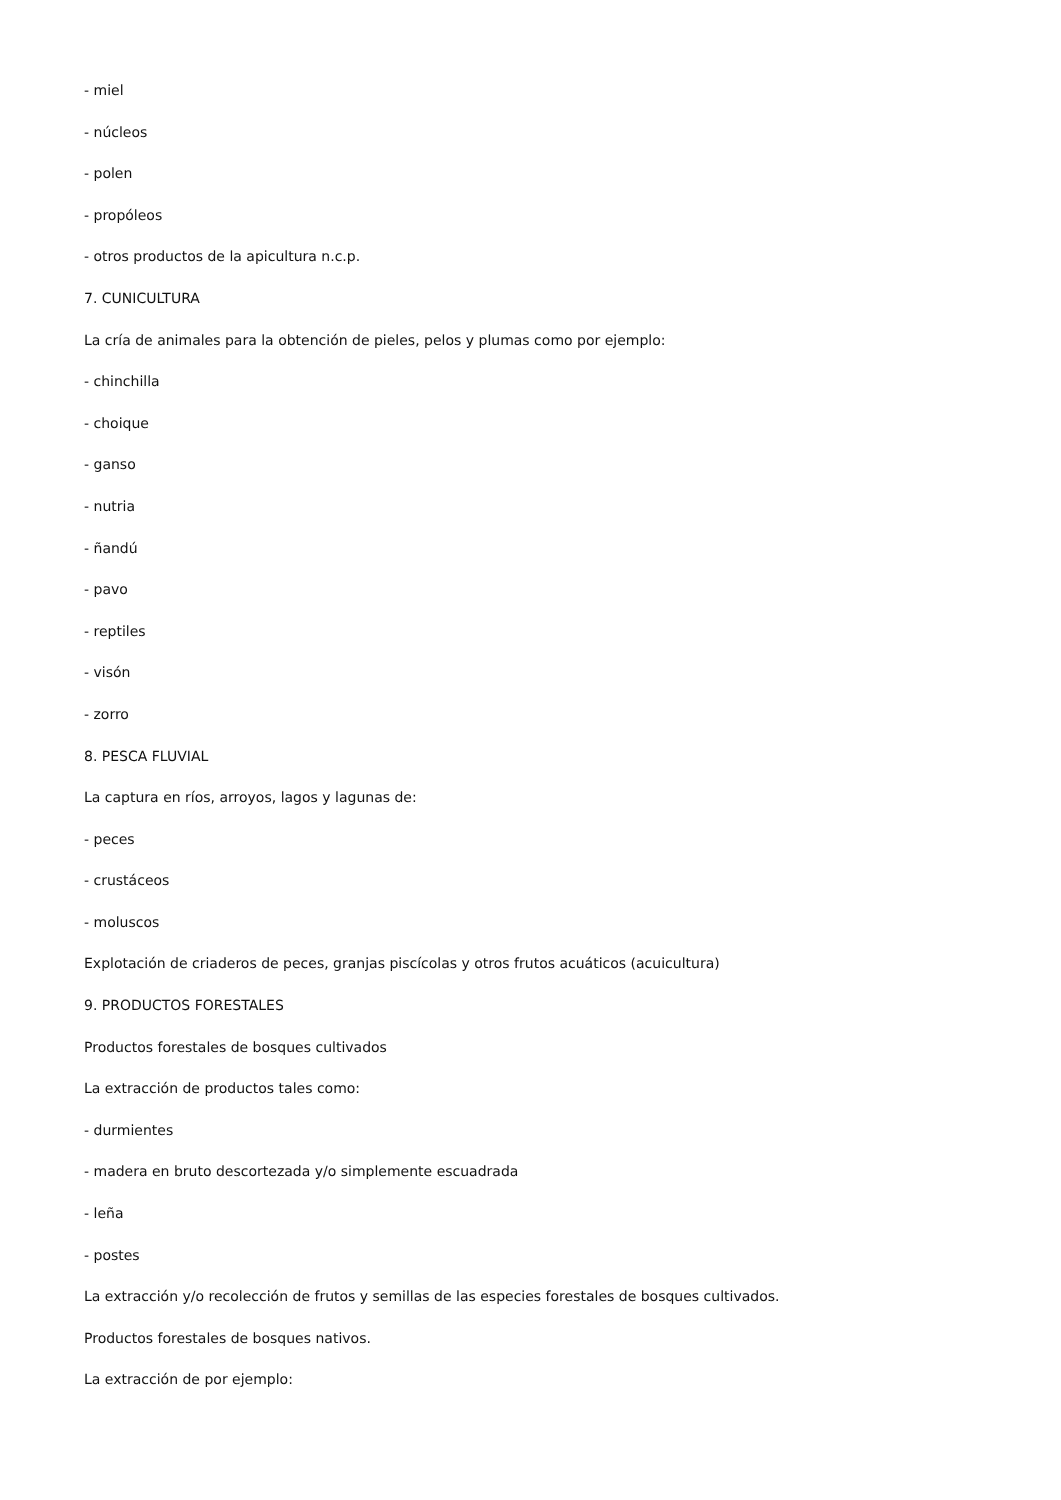- miel
- núcleos
- polen
- propóleos
- otros productos de la apicultura n.c.p.
7. CUNICULTURA
La cría de animales para la obtención de pieles, pelos y plumas como por ejemplo:
- chinchilla
- choique
- ganso
- nutria
- ñandú
- pavo
- reptiles
- visón
- zorro
8. PESCA FLUVIAL
La captura en ríos, arroyos, lagos y lagunas de:
- peces
- crustáceos
- moluscos
Explotación de criaderos de peces, granjas piscícolas y otros frutos acuáticos (acuicultura)
9. PRODUCTOS FORESTALES
Productos forestales de bosques cultivados
La extracción de productos tales como:
- durmientes
- madera en bruto descortezada y/o simplemente escuadrada
- leña
- postes
La extracción y/o recolección de frutos y semillas de las especies forestales de bosques cultivados.
Productos forestales de bosques nativos.
La extracción de por ejemplo: